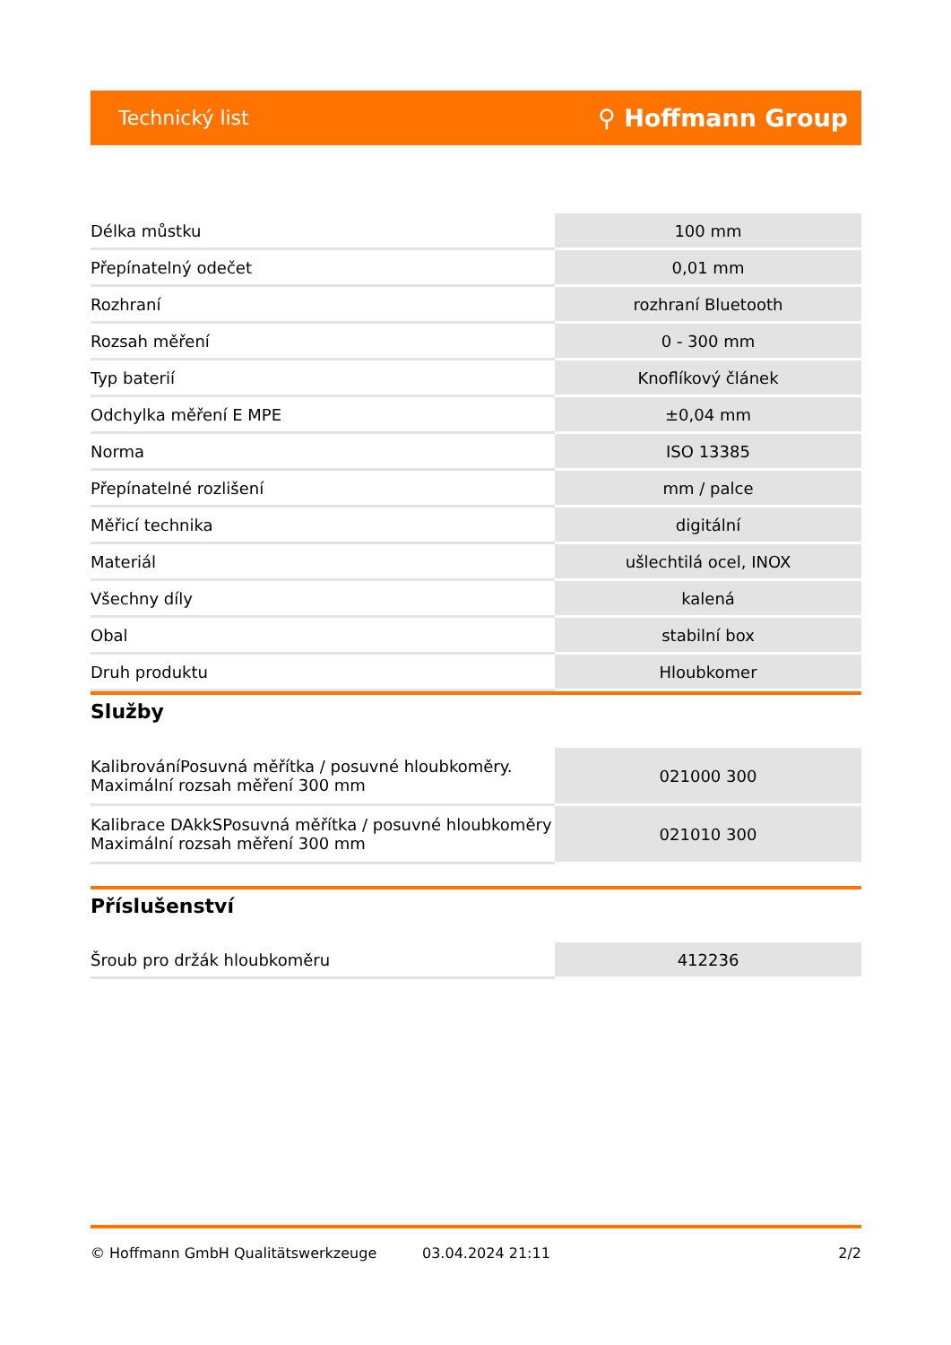Technický list ⚲ Hoffmann Group
| Délka můstku | 100 mm |
| Přepínatelný odečet | 0,01 mm |
| Rozhraní | rozhraní Bluetooth |
| Rozsah měření | 0 - 300 mm |
| Typ baterií | Knoflíkový článek |
| Odchylka měření E MPE | ±0,04 mm |
| Norma | ISO 13385 |
| Přepínatelné rozlišení | mm / palce |
| Měřicí technika | digitální |
| Materiál | ušlechtilá ocel, INOX |
| Všechny díly | kalená |
| Obal | stabilní box |
| Druh produktu | Hloubkomer |
Služby
| KalibrováníPosuvná měřítka / posuvné hloubkoměry. Maximální rozsah měření 300 mm | 021000 300 |
| Kalibrace DAkkSPosuvná měřítka / posuvné hloubkoměry Maximální rozsah měření 300 mm | 021010 300 |
Příslušenství
| Šroub pro držák hloubkoměru | 412236 |
© Hoffmann GmbH Qualitätswerkzeuge 03.04.2024 21:11 2/2